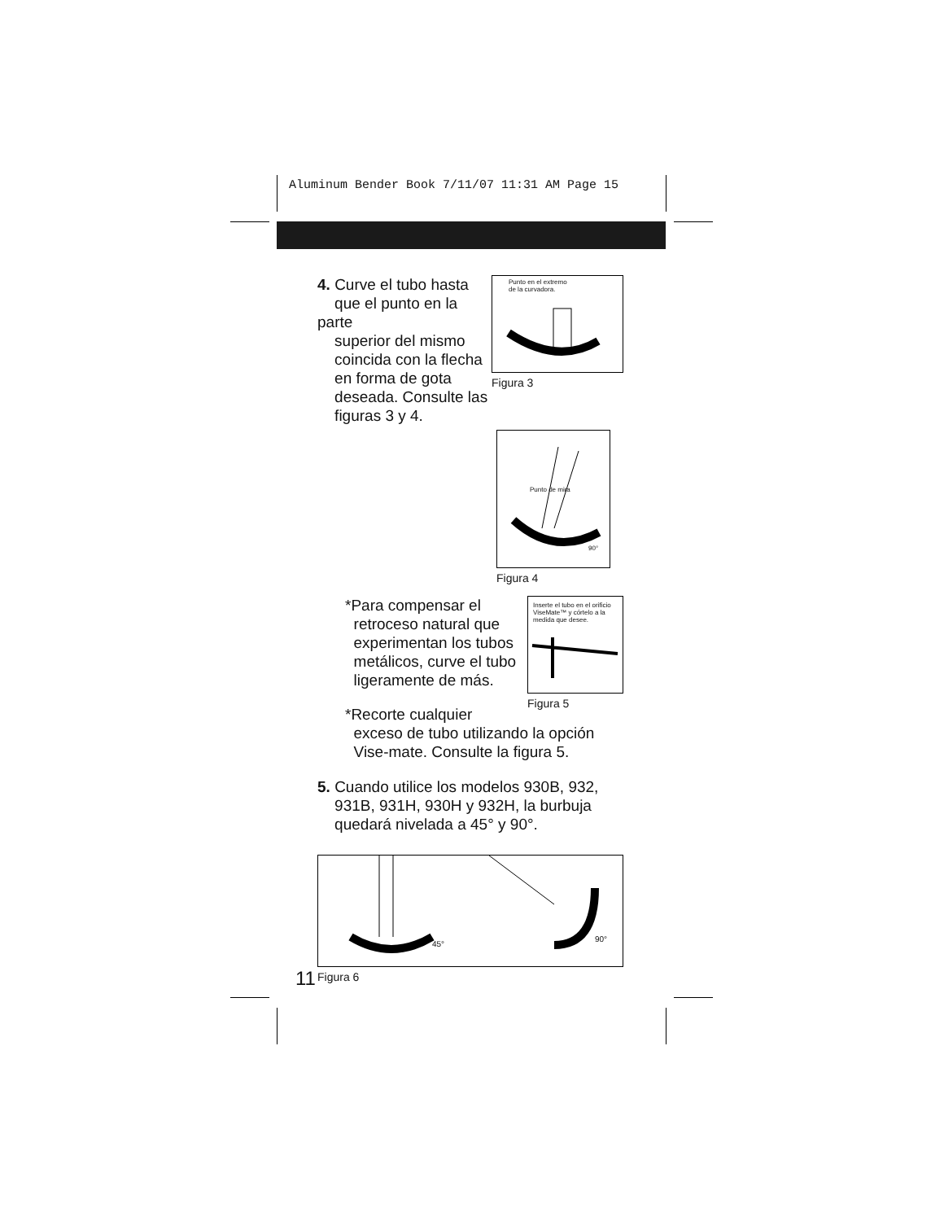Aluminum Bender Book 7/11/07 11:31 AM Page 15
4. Curve el tubo hasta
que el punto en la parte
superior del mismo
coincida con la flecha
en forma de gota
deseada. Consulte las
figuras 3 y 4.
Punto en el extremo
de la curvadora.
Figura 3
Punto de mira
90°
Figura 4
*Para compensar el
retroceso natural que
experimentan los tubos
metálicos, curve el tubo
ligeramente de más.
Inserte el tubo en el orificio
ViseMate™ y córtelo a la
medida que desee.
Figura 5
*Recorte cualquier
exceso de tubo utilizando la opción
Vise-mate. Consulte la figura 5.
5. Cuando utilice los modelos 930B, 932,
931B, 931H, 930H y 932H, la burbuja
quedará nivelada a 45° y 90°.
45°
90°
Figura 6
11